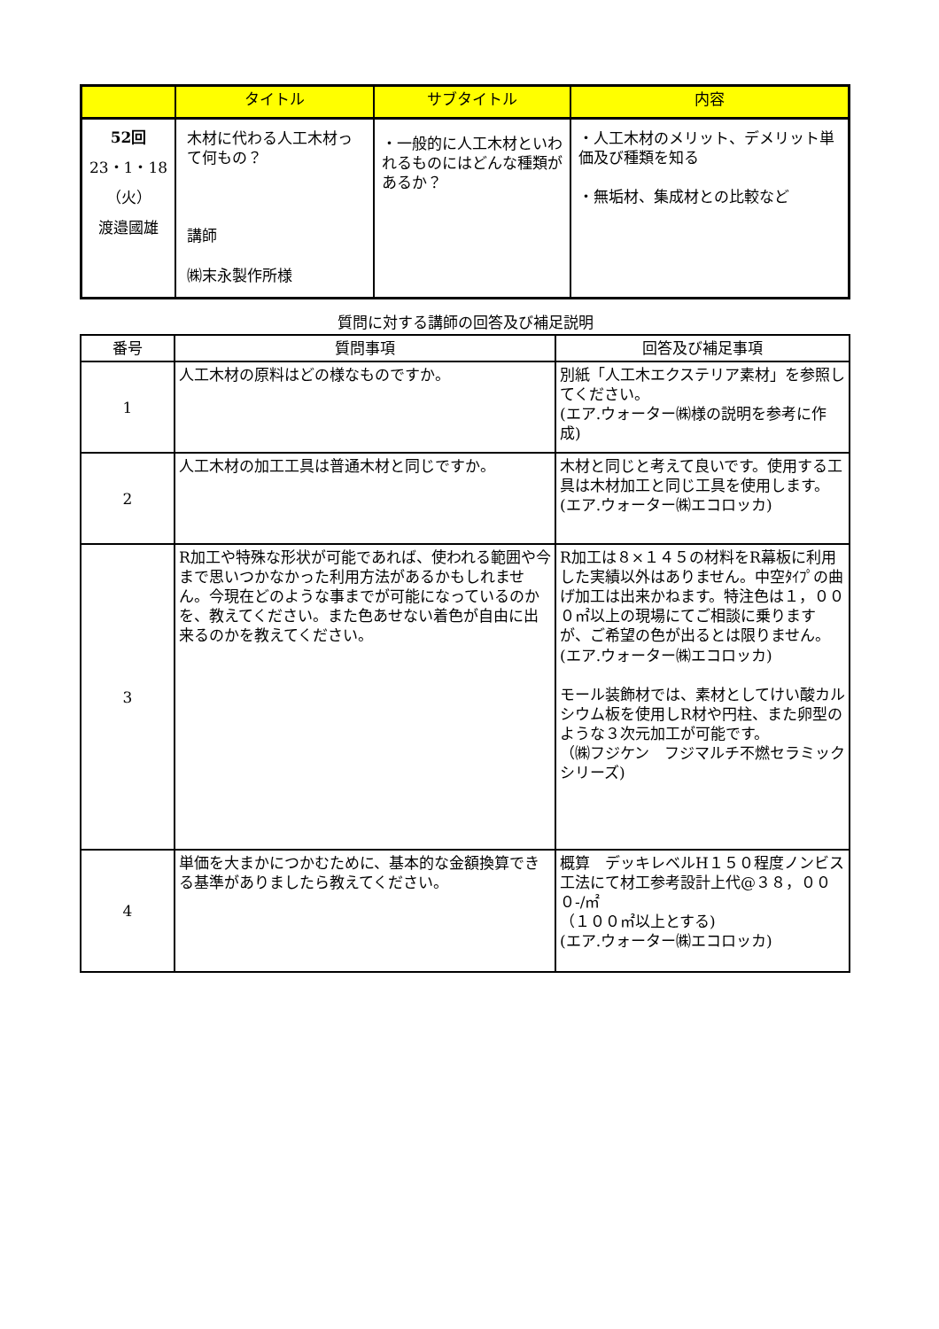| | タイトル | サブタイトル | 内容 |
| --- | --- | --- | --- |
| 52回 23・1・18 （火） 渡邉國雄 | 木材に代わる人工木材って何もの？ 講師 ㈱末永製作所様 | ・一般的に人工木材といわれるものにはどんな種類があるか？ | ・人工木材のメリット、デメリット単価及び種類を知る ・無垢材、集成材との比較など |
質問に対する講師の回答及び補足説明
| 番号 | 質問事項 | 回答及び補足事項 |
| --- | --- | --- |
| 1 | 人工木材の原料はどの様なものですか。 | 別紙「人工木エクステリア素材」を参照してください。 (エア.ウォーター㈱様の説明を参考に作成) |
| 2 | 人工木材の加工工具は普通木材と同じですか。 | 木材と同じと考えて良いです。使用する工具は木材加工と同じ工具を使用します。(エア.ウォーター㈱エコロッカ) |
| 3 | R加工や特殊な形状が可能であれば、使われる範囲や今まで思いつかなかった利用方法があるかもしれません。今現在どのような事までが可能になっているのかを、教えてください。また色あせない着色が自由に出来るのかを教えてください。 | R加工は８×１４５の材料をR幕板に利用した実績以外はありません。中空ﾀｲﾌﾟの曲げ加工は出来かねます。特注色は１，０００㎡以上の現場にてご相談に乗りますが、ご希望の色が出るとは限りません。 (エア.ウォーター㈱エコロッカ) モール装飾材では、素材としてけい酸カルシウム板を使用しR材や円柱、また卵型のような３次元加工が可能です。 （㈱フジケン フジマルチ不燃セラミックシリーズ) |
| 4 | 単価を大まかにつかむために、基本的な金額換算できる基準がありましたら教えてください。 | 概算 デッキレベルH１５０程度ノンビス工法にて材工参考設計上代@３８，０００-/㎡ （１００㎡以上とする) (エア.ウォーター㈱エコロッカ) |